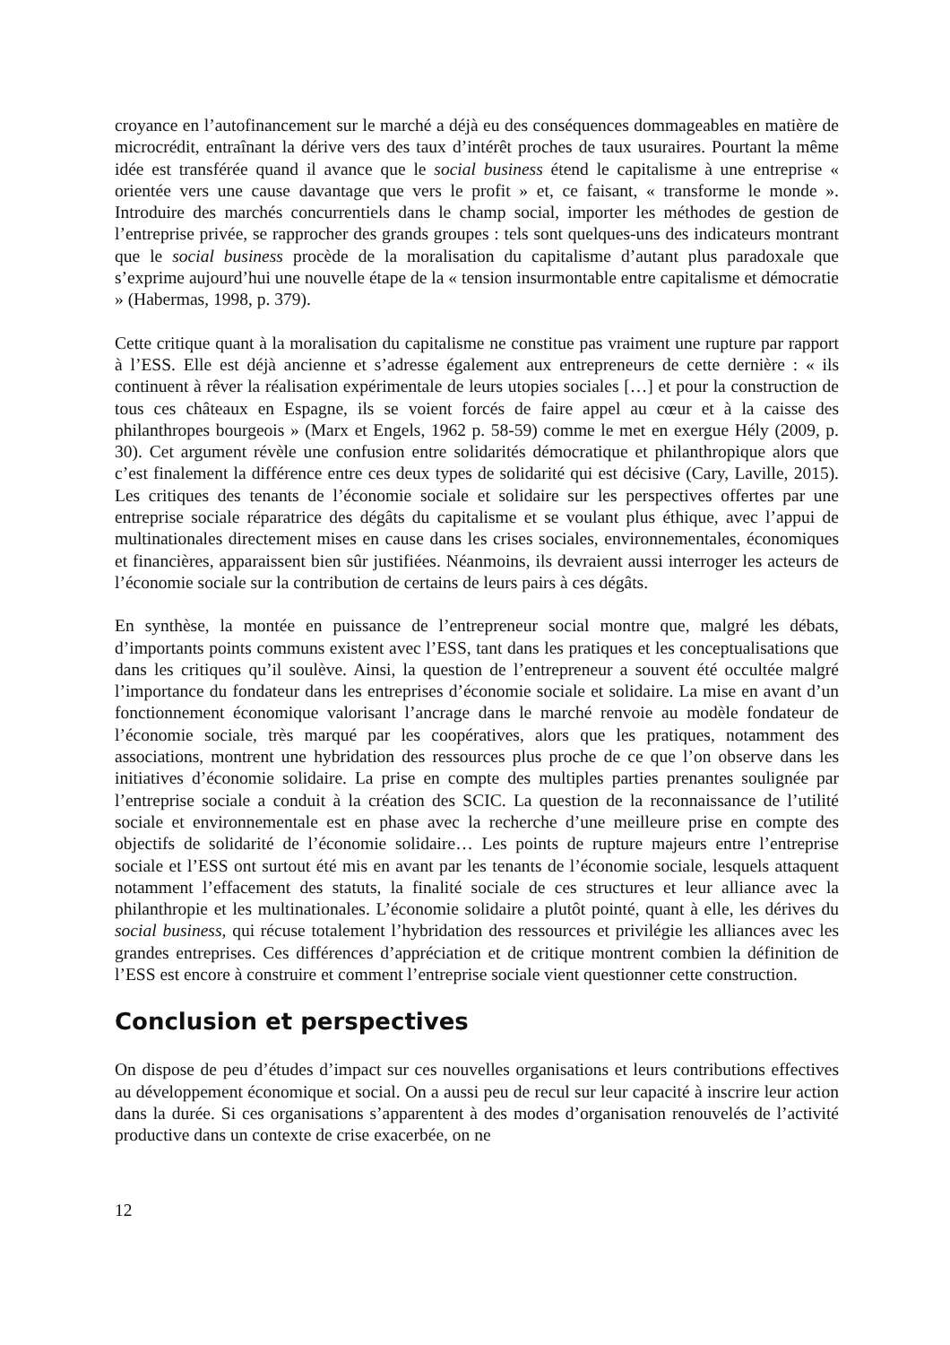croyance en l’autofinancement sur le marché a déjà eu des conséquences dommageables en matière de microcrédit, entraînant la dérive vers des taux d’intérêt proches de taux usuraires. Pourtant la même idée est transférée quand il avance que le social business étend le capitalisme à une entreprise « orientée vers une cause davantage que vers le profit » et, ce faisant, « transforme le monde ». Introduire des marchés concurrentiels dans le champ social, importer les méthodes de gestion de l’entreprise privée, se rapprocher des grands groupes : tels sont quelques-uns des indicateurs montrant que le social business procède de la moralisation du capitalisme d’autant plus paradoxale que s’exprime aujourd’hui une nouvelle étape de la « tension insurmontable entre capitalisme et démocratie » (Habermas, 1998, p. 379).
Cette critique quant à la moralisation du capitalisme ne constitue pas vraiment une rupture par rapport à l’ESS. Elle est déjà ancienne et s’adresse également aux entrepreneurs de cette dernière : « ils continuent à rêver la réalisation expérimentale de leurs utopies sociales […] et pour la construction de tous ces châteaux en Espagne, ils se voient forcés de faire appel au cœur et à la caisse des philanthropes bourgeois » (Marx et Engels, 1962 p. 58-59) comme le met en exergue Hély (2009, p. 30). Cet argument révèle une confusion entre solidarités démocratique et philanthropique alors que c’est finalement la différence entre ces deux types de solidarité qui est décisive (Cary, Laville, 2015). Les critiques des tenants de l’économie sociale et solidaire sur les perspectives offertes par une entreprise sociale réparatrice des dégâts du capitalisme et se voulant plus éthique, avec l’appui de multinationales directement mises en cause dans les crises sociales, environnementales, économiques et financières, apparaissent bien sûr justifiées. Néanmoins, ils devraient aussi interroger les acteurs de l’économie sociale sur la contribution de certains de leurs pairs à ces dégâts.
En synthèse, la montée en puissance de l’entrepreneur social montre que, malgré les débats, d’importants points communs existent avec l’ESS, tant dans les pratiques et les conceptualisations que dans les critiques qu’il soulève. Ainsi, la question de l’entrepreneur a souvent été occultée malgré l’importance du fondateur dans les entreprises d’économie sociale et solidaire. La mise en avant d’un fonctionnement économique valorisant l’ancrage dans le marché renvoie au modèle fondateur de l’économie sociale, très marqué par les coopératives, alors que les pratiques, notamment des associations, montrent une hybridation des ressources plus proche de ce que l’on observe dans les initiatives d’économie solidaire. La prise en compte des multiples parties prenantes soulignée par l’entreprise sociale a conduit à la création des SCIC. La question de la reconnaissance de l’utilité sociale et environnementale est en phase avec la recherche d’une meilleure prise en compte des objectifs de solidarité de l’économie solidaire… Les points de rupture majeurs entre l’entreprise sociale et l’ESS ont surtout été mis en avant par les tenants de l’économie sociale, lesquels attaquent notamment l’effacement des statuts, la finalité sociale de ces structures et leur alliance avec la philanthropie et les multinationales. L’économie solidaire a plutôt pointé, quant à elle, les dérives du social business, qui récuse totalement l’hybridation des ressources et privilégie les alliances avec les grandes entreprises. Ces différences d’appréciation et de critique montrent combien la définition de l’ESS est encore à construire et comment l’entreprise sociale vient questionner cette construction.
Conclusion et perspectives
On dispose de peu d’études d’impact sur ces nouvelles organisations et leurs contributions effectives au développement économique et social. On a aussi peu de recul sur leur capacité à inscrire leur action dans la durée. Si ces organisations s’apparentent à des modes d’organisation renouvelés de l’activité productive dans un contexte de crise exacerbée, on ne
12